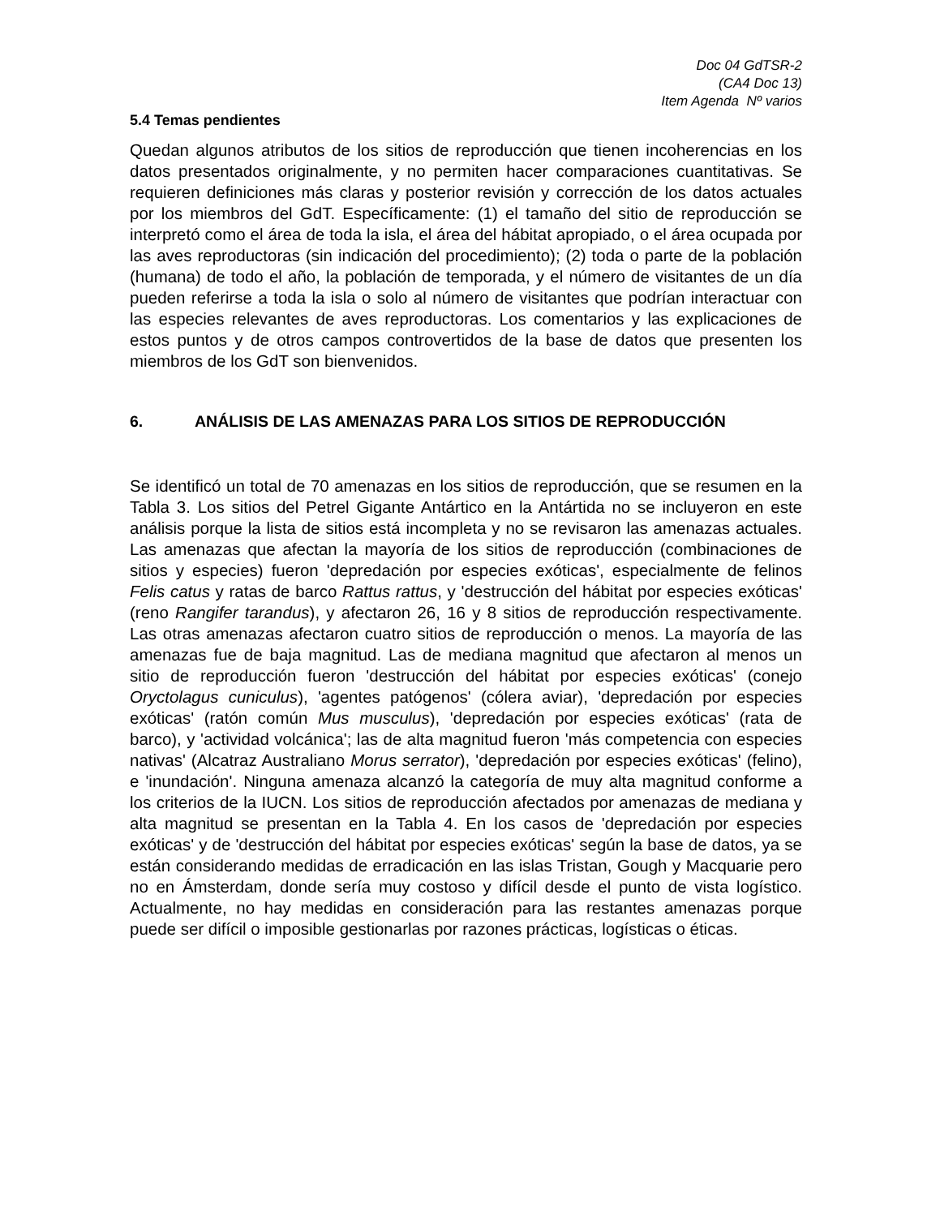Doc 04 GdTSR-2
(CA4 Doc 13)
Item Agenda Nº varios
5.4 Temas pendientes
Quedan algunos atributos de los sitios de reproducción que tienen incoherencias en los datos presentados originalmente, y no permiten hacer comparaciones cuantitativas. Se requieren definiciones más claras y posterior revisión y corrección de los datos actuales por los miembros del GdT. Específicamente: (1) el tamaño del sitio de reproducción se interpretó como el área de toda la isla, el área del hábitat apropiado, o el área ocupada por las aves reproductoras (sin indicación del procedimiento); (2) toda o parte de la población (humana) de todo el año, la población de temporada, y el número de visitantes de un día pueden referirse a toda la isla o solo al número de visitantes que podrían interactuar con las especies relevantes de aves reproductoras. Los comentarios y las explicaciones de estos puntos y de otros campos controvertidos de la base de datos que presenten los miembros de los GdT son bienvenidos.
6. ANÁLISIS DE LAS AMENAZAS PARA LOS SITIOS DE REPRODUCCIÓN
Se identificó un total de 70 amenazas en los sitios de reproducción, que se resumen en la Tabla 3. Los sitios del Petrel Gigante Antártico en la Antártida no se incluyeron en este análisis porque la lista de sitios está incompleta y no se revisaron las amenazas actuales. Las amenazas que afectan la mayoría de los sitios de reproducción (combinaciones de sitios y especies) fueron 'depredación por especies exóticas', especialmente de felinos Felis catus y ratas de barco Rattus rattus, y 'destrucción del hábitat por especies exóticas' (reno Rangifer tarandus), y afectaron 26, 16 y 8 sitios de reproducción respectivamente. Las otras amenazas afectaron cuatro sitios de reproducción o menos. La mayoría de las amenazas fue de baja magnitud. Las de mediana magnitud que afectaron al menos un sitio de reproducción fueron 'destrucción del hábitat por especies exóticas' (conejo Oryctolagus cuniculus), 'agentes patógenos' (cólera aviar), 'depredación por especies exóticas' (ratón común Mus musculus), 'depredación por especies exóticas' (rata de barco), y 'actividad volcánica'; las de alta magnitud fueron 'más competencia con especies nativas' (Alcatraz Australiano Morus serrator), 'depredación por especies exóticas' (felino), e 'inundación'. Ninguna amenaza alcanzó la categoría de muy alta magnitud conforme a los criterios de la IUCN. Los sitios de reproducción afectados por amenazas de mediana y alta magnitud se presentan en la Tabla 4. En los casos de 'depredación por especies exóticas' y de 'destrucción del hábitat por especies exóticas' según la base de datos, ya se están considerando medidas de erradicación en las islas Tristan, Gough y Macquarie pero no en Ámsterdam, donde sería muy costoso y difícil desde el punto de vista logístico. Actualmente, no hay medidas en consideración para las restantes amenazas porque puede ser difícil o imposible gestionarlas por razones prácticas, logísticas o éticas.